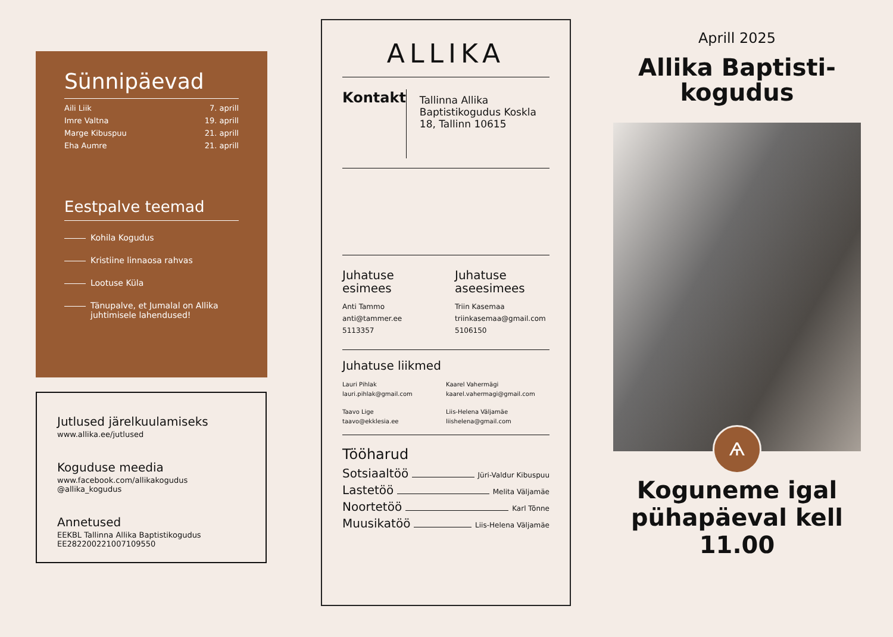Sünnipäevad
Aili Liik 7. aprill
Imre Valtna 19. aprill
Marge Kibuspuu 21. aprill
Eha Aumre 21. aprill
Eestpalve teemad
Kohila Kogudus
Kristiine linnaosa rahvas
Lootuse Küla
Tänupalve, et Jumalal on Allika juhtimisele lahendused!
Jutlused järelkuulamiseks
www.allika.ee/jutlused
Koguduse meedia
www.facebook.com/allikakogudus
@allika_kogudus
Annetused
EEKBL Tallinna Allika Baptistikogudus
EE282200221007109550
ALLIKA
Kontakt
Tallinna Allika Baptistikogudus Koskla 18, Tallinn 10615
Juhatuse esimees
Anti Tammo
anti@tammer.ee
5113357
Juhatuse aseesimees
Triin Kasemaa
triinkasemaa@gmail.com
5106150
Juhatuse liikmed
Lauri Pihlak
lauri.pihlak@gmail.com
Kaarel Vahermägi
kaarel.vahermagi@gmail.com
Taavo Lige
taavo@ekklesia.ee
Liis-Helena Väljamäe
liishelena@gmail.com
Tööharud
Sotsiaaltöö Jüri-Valdur Kibuspuu
Lastetöö Melita Väljamäe
Noortetöö Karl Tõnne
Muusikatöö Liis-Helena Väljamäe
Aprill 2025
Allika Baptisti-kogudus
Ѧ
Koguneme igal pühapäeval kell 11.00